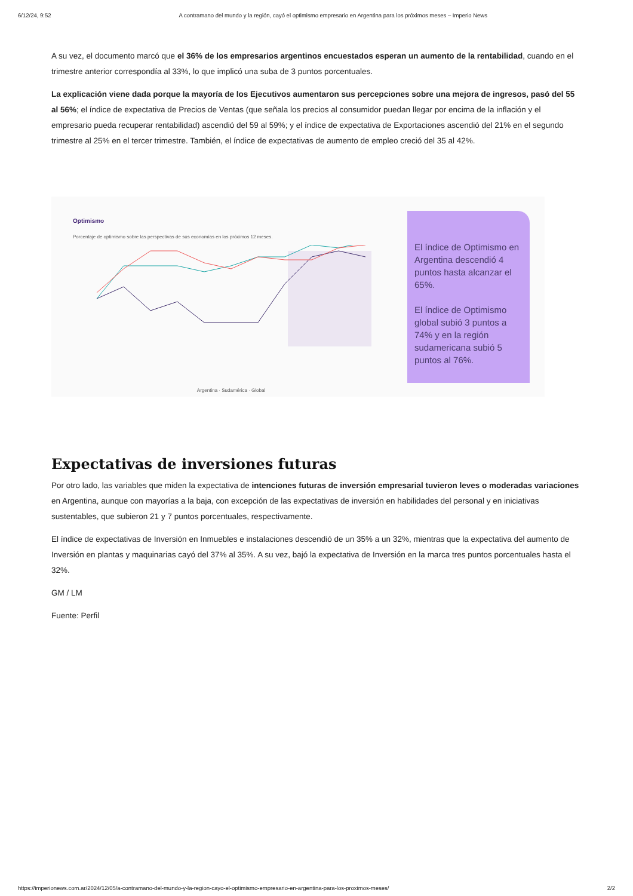6/12/24, 9:52 A contramano del mundo y la región, cayó el optimismo empresario en Argentina para los próximos meses – Imperio News
A su vez, el documento marcó que el 36% de los empresarios argentinos encuestados esperan un aumento de la rentabilidad, cuando en el trimestre anterior correspondía al 33%, lo que implicó una suba de 3 puntos porcentuales.
La explicación viene dada porque la mayoría de los Ejecutivos aumentaron sus percepciones sobre una mejora de ingresos, pasó del 55 al 56%; el índice de expectativa de Precios de Ventas (que señala los precios al consumidor puedan llegar por encima de la inflación y el empresario pueda recuperar rentabilidad) ascendió del 59 al 59%; y el índice de expectativa de Exportaciones ascendió del 21% en el segundo trimestre al 25% en el tercer trimestre. También, el índice de expectativas de aumento de empleo creció del 35 al 42%.
Optimismo
Porcentaje de optimismo sobre las perspectivas de sus economías en los próximos 12 meses.
Argentina · Sudamérica · Global
El índice de Optimismo en Argentina descendió 4 puntos hasta alcanzar el 65%.
El índice de Optimismo global subió 3 puntos a 74% y en la región sudamericana subió 5 puntos al 76%.
Expectativas de inversiones futuras
Por otro lado, las variables que miden la expectativa de intenciones futuras de inversión empresarial tuvieron leves o moderadas variaciones en Argentina, aunque con mayorías a la baja, con excepción de las expectativas de inversión en habilidades del personal y en iniciativas sustentables, que subieron 21 y 7 puntos porcentuales, respectivamente.
El índice de expectativas de Inversión en Inmuebles e instalaciones descendió de un 35% a un 32%, mientras que la expectativa del aumento de Inversión en plantas y maquinarias cayó del 37% al 35%. A su vez, bajó la expectativa de Inversión en la marca tres puntos porcentuales hasta el 32%.
GM / LM
Fuente: Perfil
https://imperionews.com.ar/2024/12/05/a-contramano-del-mundo-y-la-region-cayo-el-optimismo-empresario-en-argentina-para-los-proximos-meses/ 2/2